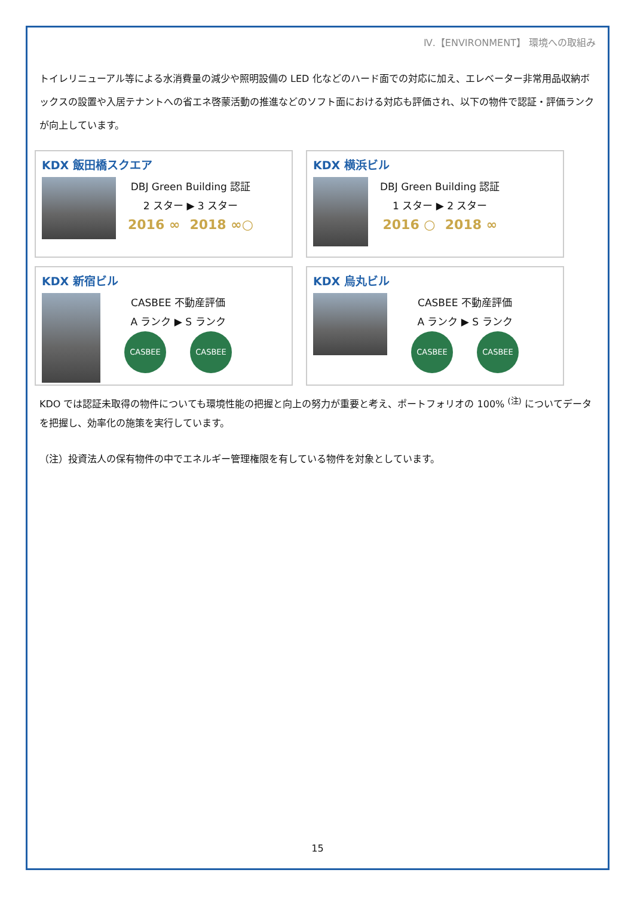Ⅳ.【ENVIRONMENT】 環境への取組み
トイレリニューアル等による水消費量の減少や照明設備の LED 化などのハード面での対応に加え、エレベーター非常用品収納ボックスの設置や入居テナントへの省エネ啓蒙活動の推進などのソフト面における対応も評価され、以下の物件で認証・評価ランクが向上しています。
KDX 飯田橋スクエア
DBJ Green Building 認証
2 スター ▶ 3 スター
2016 ∞ 2018 ∞○
KDX 横浜ビル
DBJ Green Building 認証
1 スター ▶ 2 スター
2016 ○ 2018 ∞
KDX 新宿ビル
CASBEE 不動産評価
A ランク ▶ S ランク
CASBEE CASBEE
KDX 烏丸ビル
CASBEE 不動産評価
A ランク ▶ S ランク
CASBEE CASBEE
KDO では認証未取得の物件についても環境性能の把握と向上の努力が重要と考え、ポートフォリオの 100% <sup>(注)</sup> についてデータを把握し、効率化の施策を実行しています。
（注）投資法人の保有物件の中でエネルギー管理権限を有している物件を対象としています。
15